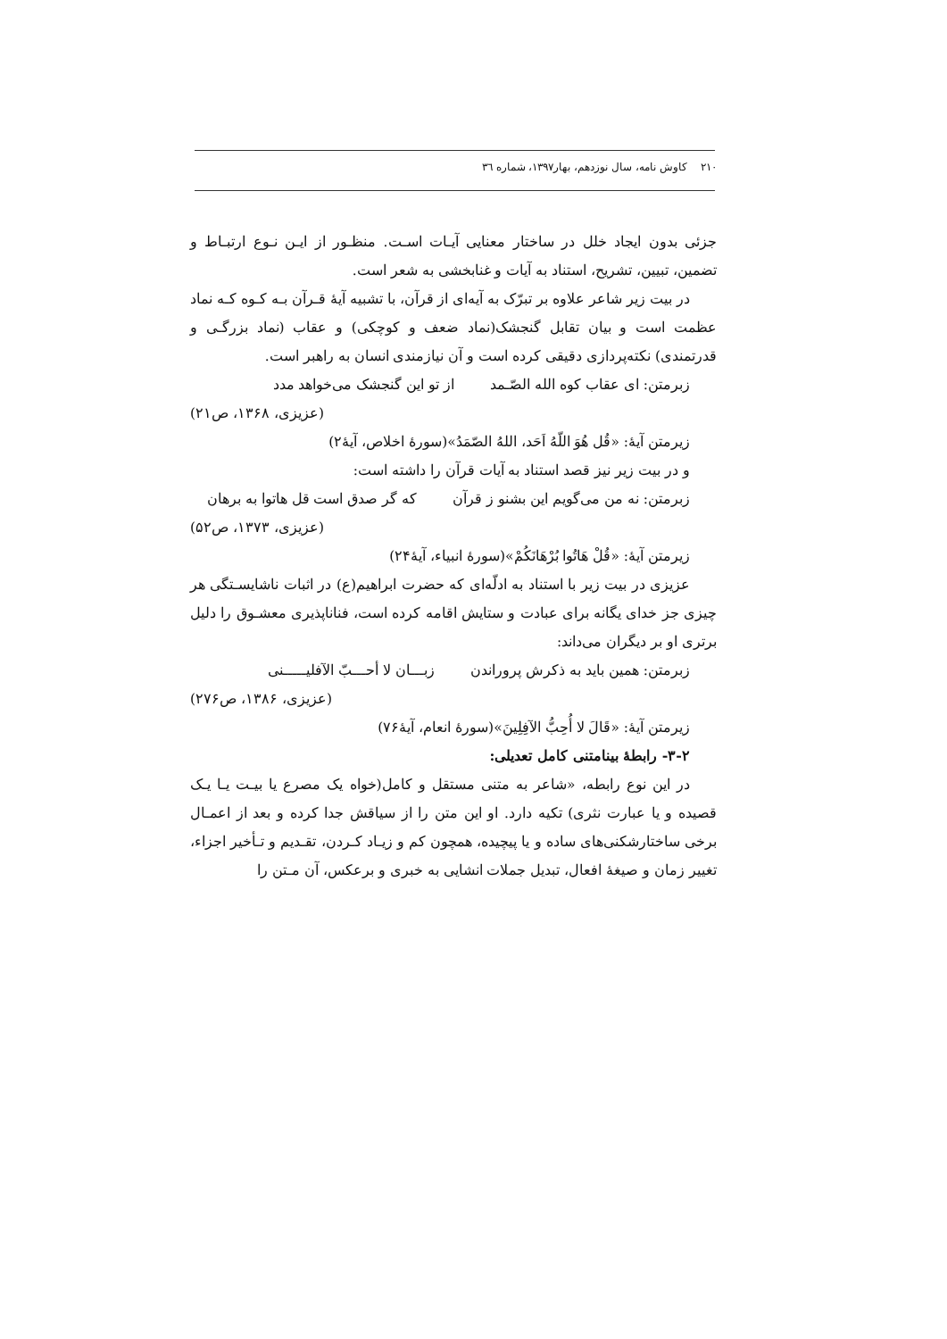۲۱۰ کاوش نامه، سال نوزدهم، بهار۱۳۹۷، شماره ٣٦
جزئی بدون ایجاد خلل در ساختار معنایی آیـات اسـت. منظـور از ایـن نـوع ارتبـاط و تضمین، تبیین، تشریح، استناد به آیات و غنابخشی به شعر است.
در بیت زیر شاعر علاوه بر تبرّک به آیه‌ای از قرآن، با تشبیه آیهٔ قـرآن بـه کـوه کـه نماد عظمت است و بیان تقابل گنجشک(نماد ضعف و کوچکی) و عقاب (نماد بزرگـی و قدرتمندی) نکته‌پردازی دقیقی کرده است و آن نیازمندی انسان به راهبر است.
زبرمتن: ای عقاب کوه الله الصّـمد از تو این گنجشک می‌خواهد مدد
(عزیزی، ۱۳۶۸، ص۲۱)
زیرمتن آیهٔ: «قُل هُوَ اللّهُ اَحَد، اللهُ الصّمَدُ»(سورهٔ اخلاص، آیهٔ۲)
و در بیت زیر نیز قصد استناد به آیات قرآن را داشته است:
زبرمتن: نه من می‌گویم این بشنو ز قرآن که گر صدق است قل هاتوا به برهان
(عزیزی، ۱۳۷۳، ص۵۲)
زیرمتن آیهٔ: «قُلْ هَاتُوا بُرْهَانَکُمْ»(سورهٔ انبیاء، آیهٔ۲۴)
عزیزی در بیت زیر با استناد به ادلّه‌ای که حضرت ابراهیم(ع) در اثبات ناشایسـتگی هر چیزی جز خدای یگانه برای عبادت و ستایش اقامه کرده است، فناناپذیری معشـوق را دلیل برتری او بر دیگران می‌داند:
زبرمتن: همین باید به ذکرش پروراندن زبـــان لا أحـــبّ الآفلیـــــنی
(عزیزی، ۱۳۸۶، ص۲۷۶)
زیرمتن آیهٔ: «قَالَ لا أُحِبُّ الآفِلِینَ»(سورهٔ انعام، آیهٔ۷۶)
۳-۲- رابطهٔ بینامتنی کامل تعدیلی:
در این نوع رابطه، «شاعر به متنی مستقل و کامل(خواه یک مصرع یا بیـت یـا یـک قصیده و یا عبارت نثری) تکیه دارد. او این متن را از سیاقش جدا کرده و بعد از اعمـال برخی ساختارشکنی‌های ساده و یا پیچیده، همچون کم و زیـاد کـردن، تقـدیم و تـأخیر اجزاء، تغییر زمان و صیغهٔ افعال، تبدیل جملات انشایی به خبری و برعکس، آن مـتن را